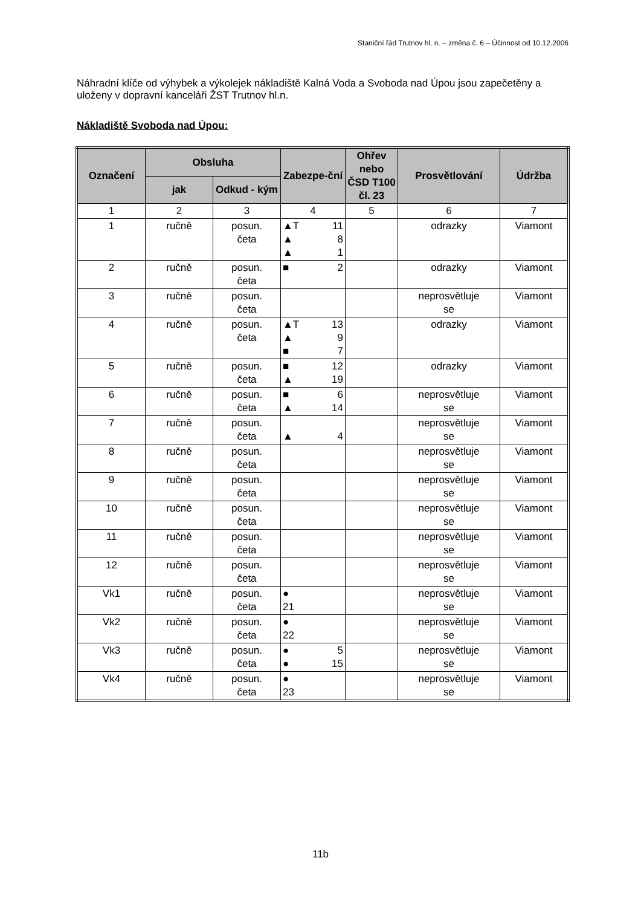Staniční řád Trutnov hl. n. – změna č. 6 – Účinnost od 10.12.2006
Náhradní klíče od výhybek a výkolejek nákladiště Kalná Voda a Svoboda nad Úpou jsou zapečetěny a uloženy v dopravní kanceláři ŽST Trutnov hl.n.
Nákladiště Svoboda nad Úpou:
| Označení | Obsluha | | Zabezpe-ční | Ohřev nebo ČSD T100 čl. 23 | Prosvětlování | Údržba |
| --- | --- | --- | --- | --- | --- | --- |
| | jak | Odkud - kým | | | | |
| 1 | 2 | 3 | 4 | 5 | 6 | 7 |
| 1 | ručně | posun. četa | ▲T 11 ▲ 8 ▲ 1 | | odrazky | Viamont |
| 2 | ručně | posun. četa | ■ 2 | | odrazky | Viamont |
| 3 | ručně | posun. četa | | | neprosvětluje se | Viamont |
| 4 | ručně | posun. četa | ▲T 13 ▲ 9 ■ 7 | | odrazky | Viamont |
| 5 | ručně | posun. četa | ■ 12 ▲ 19 | | odrazky | Viamont |
| 6 | ručně | posun. četa | ■ 6 ▲ 14 | | neprosvětluje se | Viamont |
| 7 | ručně | posun. četa | ▲ 4 | | neprosvětluje se | Viamont |
| 8 | ručně | posun. četa | | | neprosvětluje se | Viamont |
| 9 | ručně | posun. četa | | | neprosvětluje se | Viamont |
| 10 | ručně | posun. četa | | | neprosvětluje se | Viamont |
| 11 | ručně | posun. četa | | | neprosvětluje se | Viamont |
| 12 | ručně | posun. četa | | | neprosvětluje se | Viamont |
| Vk1 | ručně | posun. četa | ● 21 | | neprosvětluje se | Viamont |
| Vk2 | ručně | posun. četa | ● 22 | | neprosvětluje se | Viamont |
| Vk3 | ručně | posun. četa | ● 5 ● 15 | | neprosvětluje se | Viamont |
| Vk4 | ručně | posun. četa | ● 23 | | neprosvětluje se | Viamont |
11b